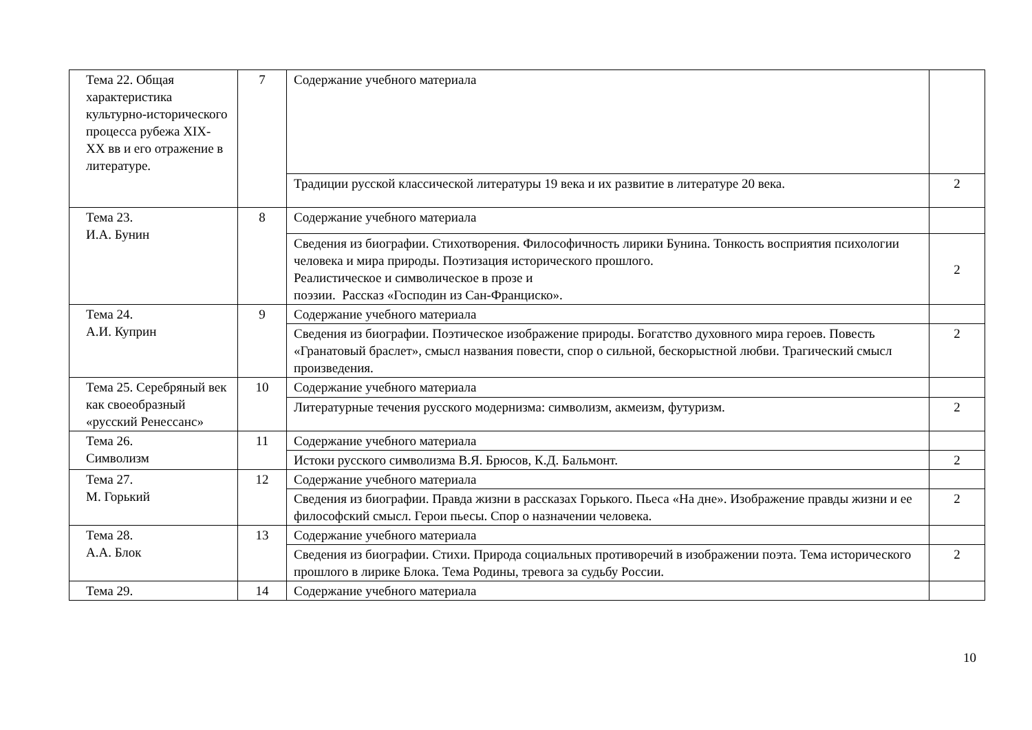| Тема 22. Общая характеристика культурно-исторического процесса рубежа XIX- XX вв и его отражение в литературе. | 7 | Содержание учебного материала | |
| | | Традиции русской классической литературы 19 века и их развитие в литературе 20 века. | 2 |
| Тема 23. И.А. Бунин | 8 | Содержание учебного материала | |
| | | Сведения из биографии. Стихотворения. Философичность лирики Бунина. Тонкость восприятия психологии человека и мира природы. Поэтизация исторического прошлого. Реалистическое и символическое в прозе и поэзии. Рассказ «Господин из Сан-Франциско». | 2 |
| Тема 24. А.И. Куприн | 9 | Содержание учебного материала | |
| | | Сведения из биографии. Поэтическое изображение природы. Богатство духовного мира героев. Повесть «Гранатовый браслет», смысл названия повести, спор о сильной, бескорыстной любви. Трагический смысл произведения. | 2 |
| Тема 25. Серебряный век как своеобразный «русский Ренессанс» | 10 | Содержание учебного материала | |
| | | Литературные течения русского модернизма: символизм, акмеизм, футуризм. | 2 |
| Тема 26. Символизм | 11 | Содержание учебного материала | |
| | | Истоки русского символизма В.Я. Брюсов, К.Д. Бальмонт. | 2 |
| Тема 27. М. Горький | 12 | Содержание учебного материала | |
| | | Сведения из биографии. Правда жизни в рассказах Горького. Пьеса «На дне». Изображение правды жизни и ее философский смысл. Герои пьесы. Спор о назначении человека. | 2 |
| Тема 28. А.А. Блок | 13 | Содержание учебного материала | |
| | | Сведения из биографии. Стихи. Природа социальных противоречий в изображении поэта. Тема исторического прошлого в лирике Блока. Тема Родины, тревога за судьбу России. | 2 |
| Тема 29. | 14 | Содержание учебного материала | |
10